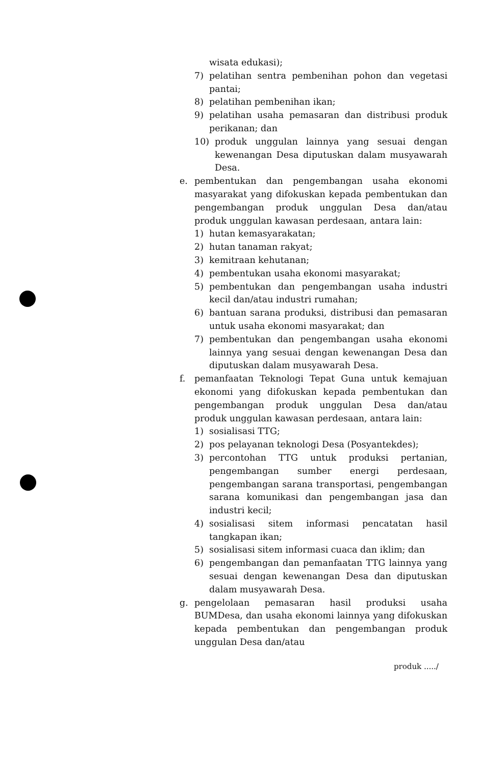wisata edukasi);
7) pelatihan sentra pembenihan pohon dan vegetasi pantai;
8) pelatihan pembenihan ikan;
9) pelatihan usaha pemasaran dan distribusi produk perikanan; dan
10) produk unggulan lainnya yang sesuai dengan kewenangan Desa diputuskan dalam musyawarah Desa.
e. pembentukan dan pengembangan usaha ekonomi masyarakat yang difokuskan kepada pembentukan dan pengembangan produk unggulan Desa dan/atau produk unggulan kawasan perdesaan, antara lain:
1) hutan kemasyarakatan;
2) hutan tanaman rakyat;
3) kemitraan kehutanan;
4) pembentukan usaha ekonomi masyarakat;
5) pembentukan dan pengembangan usaha industri kecil dan/atau industri rumahan;
6) bantuan sarana produksi, distribusi dan pemasaran untuk usaha ekonomi masyarakat; dan
7) pembentukan dan pengembangan usaha ekonomi lainnya yang sesuai dengan kewenangan Desa dan diputuskan dalam musyawarah Desa.
f. pemanfaatan Teknologi Tepat Guna untuk kemajuan ekonomi yang difokuskan kepada pembentukan dan pengembangan produk unggulan Desa dan/atau produk unggulan kawasan perdesaan, antara lain:
1) sosialisasi TTG;
2) pos pelayanan teknologi Desa (Posyantekdes);
3) percontohan TTG untuk produksi pertanian, pengembangan sumber energi perdesaan, pengembangan sarana transportasi, pengembangan sarana komunikasi dan pengembangan jasa dan industri kecil;
4) sosialisasi sitem informasi pencatatan hasil tangkapan ikan;
5) sosialisasi sitem informasi cuaca dan iklim; dan
6) pengembangan dan pemanfaatan TTG lainnya yang sesuai dengan kewenangan Desa dan diputuskan dalam musyawarah Desa.
g. pengelolaan pemasaran hasil produksi usaha BUMDesa, dan usaha ekonomi lainnya yang difokuskan kepada pembentukan dan pengembangan produk unggulan Desa dan/atau
produk ...../